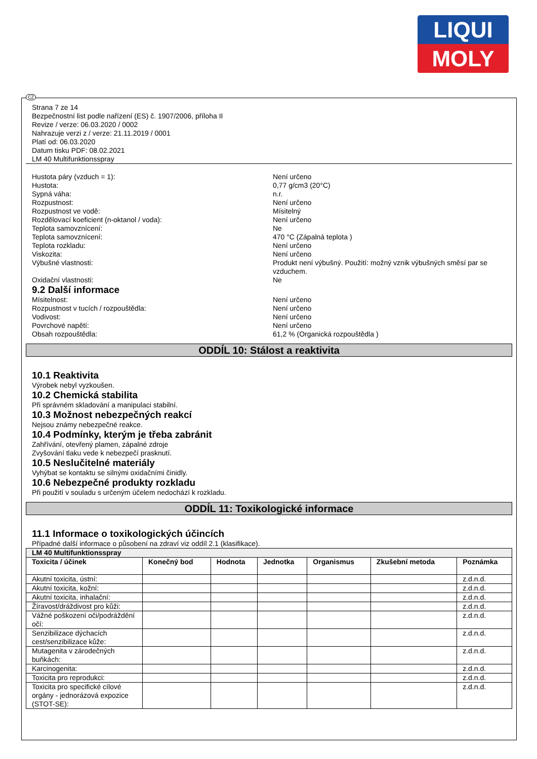LIQUI
MOLY
CZ
Strana 7 ze 14
Bezpečnostní list podle nařízení (ES) č. 1907/2006, příloha II
Revize / verze: 06.03.2020 / 0002
Nahrazuje verzi z / verze: 21.11.2019 / 0001
Platí od: 06.03.2020
Datum tisku PDF: 08.02.2021
LM 40 Multifunktionsspray
Hustota páry (vzduch = 1): Není určeno
Hustota: 0,77 g/cm3 (20°C)
Sypná váha: n.r.
Rozpustnost: Není určeno
Rozpustnost ve vodě: Mísitelný
Rozdělovací koeficient (n-oktanol / voda): Není určeno
Teplota samovznícení: Ne
Teplota samovznícení: 470 °C (Zápalná teplota )
Teplota rozkladu: Není určeno
Viskozita: Není určeno
Výbušné vlastnosti: Produkt není výbušný. Použití: možný vznik výbušných směsí par se vzduchem.
Oxidační vlastnosti: Ne
9.2 Další informace
Mísitelnost: Není určeno
Rozpustnost v tucích / rozpouštědla: Není určeno
Vodivost: Není určeno
Povrchové napětí: Není určeno
Obsah rozpouštědla: 61,2 % (Organická rozpouštědla )
ODDÍL 10: Stálost a reaktivita
10.1 Reaktivita
Výrobek nebyl vyzkoušen.
10.2 Chemická stabilita
Při správném skladování a manipulaci stabilní.
10.3 Možnost nebezpečných reakcí
Nejsou známy nebezpečné reakce.
10.4 Podmínky, kterým je třeba zabránit
Zahřívání, otevřený plamen, zápalné zdroje
Zvyšování tlaku vede k nebezpečí prasknutí.
10.5 Neslučitelné materiály
Vyhýbat se kontaktu se silnými oxidačními činidly.
10.6 Nebezpečné produkty rozkladu
Při použití v souladu s určeným účelem nedochází k rozkladu.
ODDÍL 11: Toxikologické informace
11.1 Informace o toxikologických účincích
Případné další informace o působení na zdraví viz oddíl 2.1 (klasifikace).
| LM 40 Multifunktionsspray | | | | | | |
| --- | --- | --- | --- | --- | --- | --- |
| Toxicita / účinek | Konečný bod | Hodnota | Jednotka | Organismus | Zkušební metoda | Poznámka |
| Akutní toxicita, ústní: | | | | | | z.d.n.d. |
| Akutní toxicita, kožní: | | | | | | z.d.n.d. |
| Akutní toxicita, inhalační: | | | | | | z.d.n.d. |
| Žíravost/dráždivost pro kůži: | | | | | | z.d.n.d. |
| Vážné poškození oči/podráždění očí: | | | | | | z.d.n.d. |
| Senzibilizace dýchacích cest/senzibilizace kůže: | | | | | | z.d.n.d. |
| Mutagenita v zárodečných buňkách: | | | | | | z.d.n.d. |
| Karcinogenita: | | | | | | z.d.n.d. |
| Toxicita pro reprodukci: | | | | | | z.d.n.d. |
| Toxicita pro specifické cílové orgány - jednorázová expozice (STOT-SE): | | | | | | z.d.n.d. |